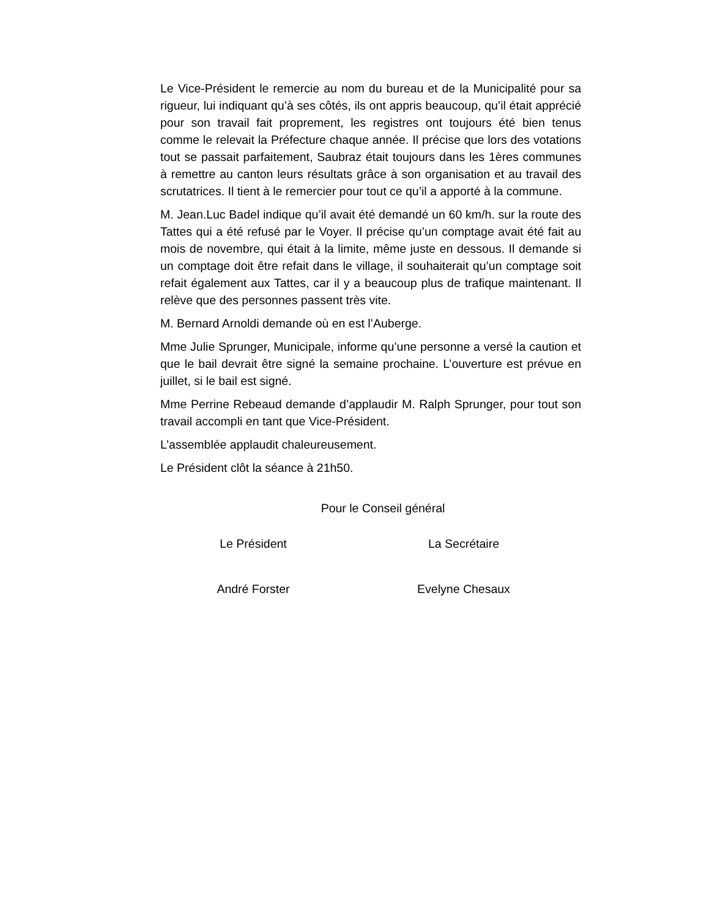Le Vice-Président le remercie au nom du bureau et de la Municipalité pour sa rigueur, lui indiquant qu’à ses côtés, ils ont appris beaucoup, qu’il était apprécié pour son travail fait proprement, les registres ont toujours été bien tenus comme le relevait la Préfecture chaque année. Il précise que lors des votations tout se passait parfaitement, Saubraz était toujours dans les 1ères communes à remettre au canton leurs résultats grâce à son organisation et au travail des scrutatrices. Il tient à le remercier pour tout ce qu’il a apporté à la commune.
M. Jean.Luc Badel indique qu’il avait été demandé un 60 km/h. sur la route des Tattes qui a été refusé par le Voyer. Il précise qu’un comptage avait été fait au mois de novembre, qui était à la limite, même juste en dessous. Il demande si un comptage doit être refait dans le village, il souhaiterait qu’un comptage soit refait également aux Tattes, car il y a beaucoup plus de trafique maintenant. Il relève que des personnes passent très vite.
M. Bernard Arnoldi demande où en est l’Auberge.
Mme Julie Sprunger, Municipale, informe qu’une personne a versé la caution et que le bail devrait être signé la semaine prochaine. L’ouverture est prévue en juillet, si le bail est signé.
Mme Perrine Rebeaud demande d’applaudir M. Ralph Sprunger, pour tout son travail accompli en tant que Vice-Président.
L’assemblée applaudit chaleureusement.
Le Président clôt la séance à 21h50.
Pour le Conseil général
Le Président La Secrétaire
André Forster Evelyne Chesaux